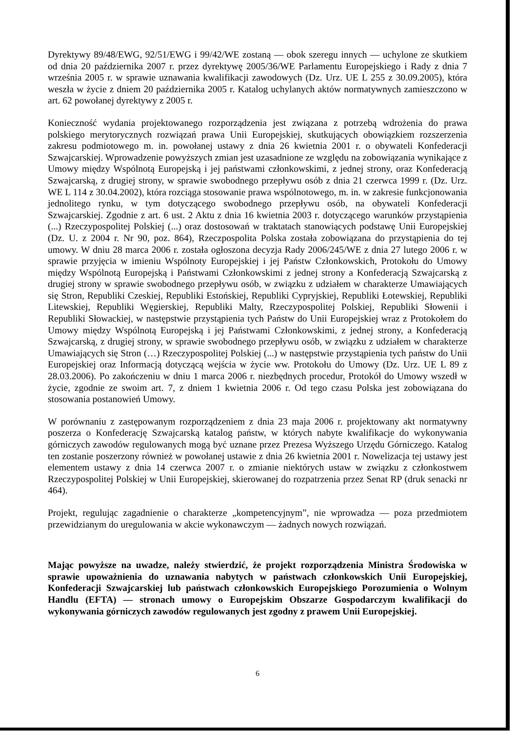Dyrektywy 89/48/EWG, 92/51/EWG i 99/42/WE zostaną — obok szeregu innych — uchylone ze skutkiem od dnia 20 października 2007 r. przez dyrektywę 2005/36/WE Parlamentu Europejskiego i Rady z dnia 7 września 2005 r. w sprawie uznawania kwalifikacji zawodowych (Dz. Urz. UE L 255 z 30.09.2005), która weszła w życie z dniem 20 października 2005 r. Katalog uchylanych aktów normatywnych zamieszczono w art. 62 powołanej dyrektywy z 2005 r.
Konieczność wydania projektowanego rozporządzenia jest związana z potrzebą wdrożenia do prawa polskiego merytorycznych rozwiązań prawa Unii Europejskiej, skutkujących obowiązkiem rozszerzenia zakresu podmiotowego m. in. powołanej ustawy z dnia 26 kwietnia 2001 r. o obywateli Konfederacji Szwajcarskiej. Wprowadzenie powyższych zmian jest uzasadnione ze względu na zobowiązania wynikające z Umowy między Wspólnotą Europejską i jej państwami członkowskimi, z jednej strony, oraz Konfederacją Szwajcarską, z drugiej strony, w sprawie swobodnego przepływu osób z dnia 21 czerwca 1999 r. (Dz. Urz. WE L 114 z 30.04.2002), która rozciąga stosowanie prawa wspólnotowego, m. in. w zakresie funkcjonowania jednolitego rynku, w tym dotyczącego swobodnego przepływu osób, na obywateli Konfederacji Szwajcarskiej. Zgodnie z art. 6 ust. 2 Aktu z dnia 16 kwietnia 2003 r. dotyczącego warunków przystąpienia (...) Rzeczypospolitej Polskiej (...) oraz dostosowań w traktatach stanowiących podstawę Unii Europejskiej (Dz. U. z 2004 r. Nr 90, poz. 864), Rzeczpospolita Polska została zobowiązana do przystąpienia do tej umowy. W dniu 28 marca 2006 r. została ogłoszona decyzja Rady 2006/245/WE z dnia 27 lutego 2006 r. w sprawie przyjęcia w imieniu Wspólnoty Europejskiej i jej Państw Członkowskich, Protokołu do Umowy między Wspólnotą Europejską i Państwami Członkowskimi z jednej strony a Konfederacją Szwajcarską z drugiej strony w sprawie swobodnego przepływu osób, w związku z udziałem w charakterze Umawiających się Stron, Republiki Czeskiej, Republiki Estońskiej, Republiki Cypryjskiej, Republiki Łotewskiej, Republiki Litewskiej, Republiki Węgierskiej, Republiki Malty, Rzeczypospolitej Polskiej, Republiki Słowenii i Republiki Słowackiej, w następstwie przystąpienia tych Państw do Unii Europejskiej wraz z Protokołem do Umowy między Wspólnotą Europejską i jej Państwami Członkowskimi, z jednej strony, a Konfederacją Szwajcarską, z drugiej strony, w sprawie swobodnego przepływu osób, w związku z udziałem w charakterze Umawiających się Stron (…) Rzeczypospolitej Polskiej (...) w następstwie przystąpienia tych państw do Unii Europejskiej oraz Informacją dotyczącą wejścia w życie ww. Protokołu do Umowy (Dz. Urz. UE L 89 z 28.03.2006). Po zakończeniu w dniu 1 marca 2006 r. niezbędnych procedur, Protokół do Umowy wszedł w życie, zgodnie ze swoim art. 7, z dniem 1 kwietnia 2006 r. Od tego czasu Polska jest zobowiązana do stosowania postanowień Umowy.
W porównaniu z zastępowanym rozporządzeniem z dnia 23 maja 2006 r. projektowany akt normatywny poszerza o Konfederację Szwajcarską katalog państw, w których nabyte kwalifikacje do wykonywania górniczych zawodów regulowanych mogą być uznane przez Prezesa Wyższego Urzędu Górniczego. Katalog ten zostanie poszerzony również w powołanej ustawie z dnia 26 kwietnia 2001 r. Nowelizacja tej ustawy jest elementem ustawy z dnia 14 czerwca 2007 r. o zmianie niektórych ustaw w związku z członkostwem Rzeczypospolitej Polskiej w Unii Europejskiej, skierowanej do rozpatrzenia przez Senat RP (druk senacki nr 464).
Projekt, regulując zagadnienie o charakterze „kompetencyjnym”, nie wprowadza — poza przedmiotem przewidzianym do uregulowania w akcie wykonawczym — żadnych nowych rozwiązań.
Mając powyższe na uwadze, należy stwierdzić, że projekt rozporządzenia Ministra Środowiska w sprawie upoważnienia do uznawania nabytych w państwach członkowskich Unii Europejskiej, Konfederacji Szwajcarskiej lub państwach członkowskich Europejskiego Porozumienia o Wolnym Handlu (EFTA) — stronach umowy o Europejskim Obszarze Gospodarczym kwalifikacji do wykonywania górniczych zawodów regulowanych jest zgodny z prawem Unii Europejskiej.
6